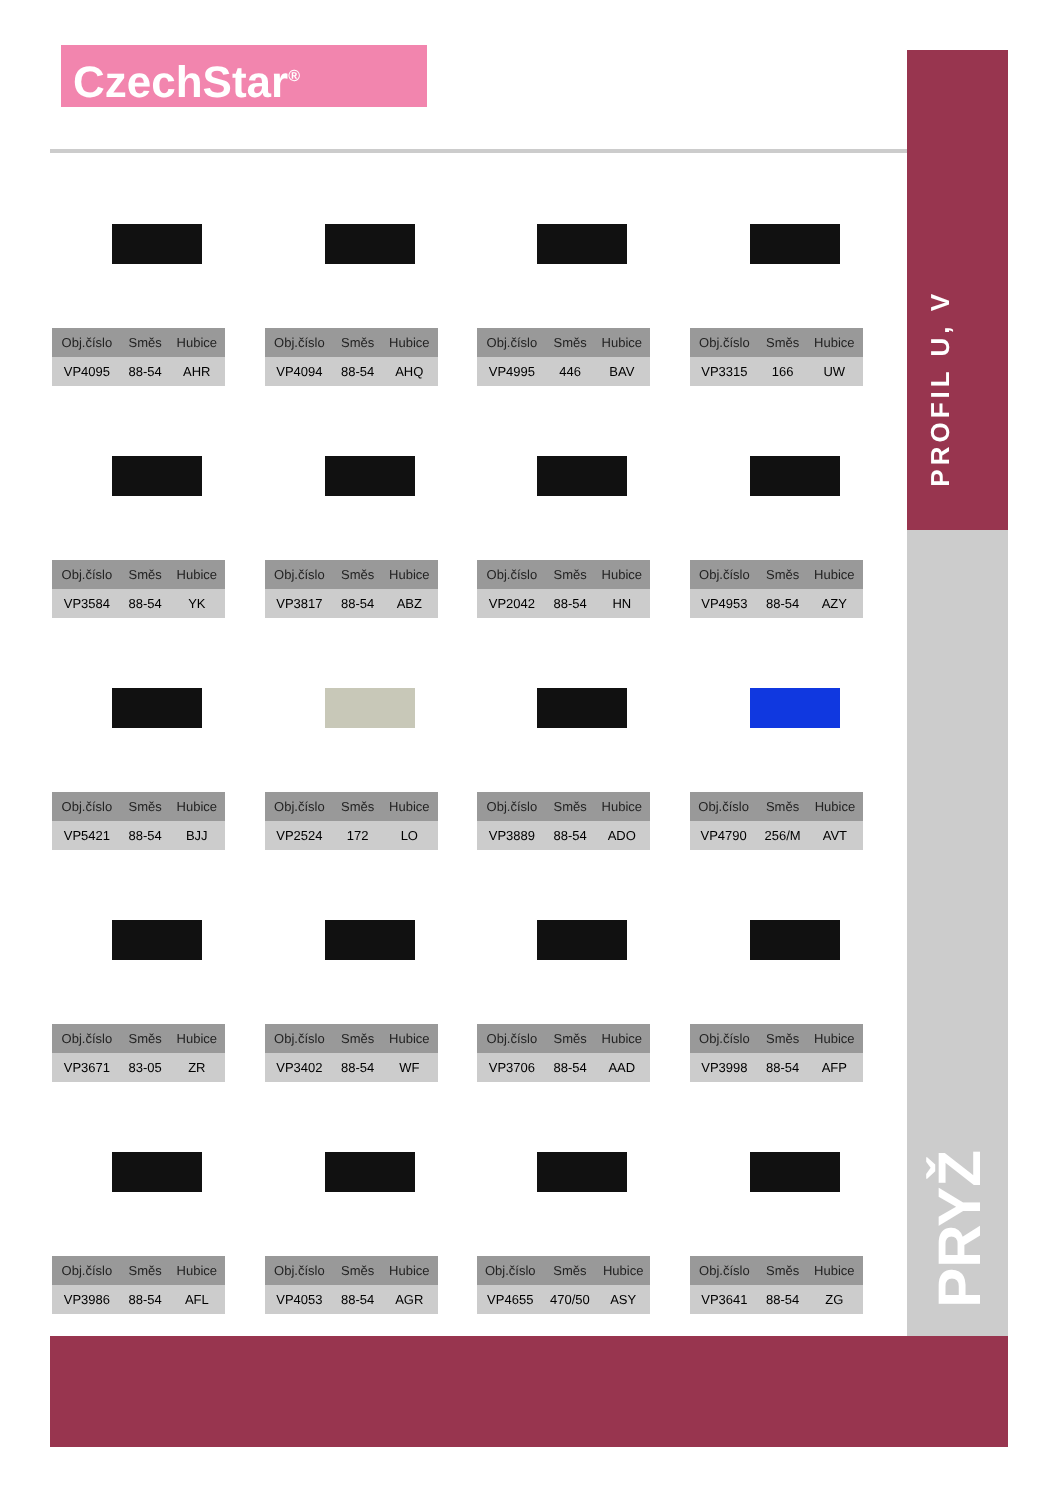CzechStar<sup>®</sup>
PROFIL U, V
PRYŽ
| Obj.číslo | Směs | Hubice |
| --- | --- | --- |
| VP4095 | 88-54 | AHR |
| Obj.číslo | Směs | Hubice |
| --- | --- | --- |
| VP4094 | 88-54 | AHQ |
| Obj.číslo | Směs | Hubice |
| --- | --- | --- |
| VP4995 | 446 | BAV |
| Obj.číslo | Směs | Hubice |
| --- | --- | --- |
| VP3315 | 166 | UW |
| Obj.číslo | Směs | Hubice |
| --- | --- | --- |
| VP3584 | 88-54 | YK |
| Obj.číslo | Směs | Hubice |
| --- | --- | --- |
| VP3817 | 88-54 | ABZ |
| Obj.číslo | Směs | Hubice |
| --- | --- | --- |
| VP2042 | 88-54 | HN |
| Obj.číslo | Směs | Hubice |
| --- | --- | --- |
| VP4953 | 88-54 | AZY |
| Obj.číslo | Směs | Hubice |
| --- | --- | --- |
| VP5421 | 88-54 | BJJ |
| Obj.číslo | Směs | Hubice |
| --- | --- | --- |
| VP2524 | 172 | LO |
| Obj.číslo | Směs | Hubice |
| --- | --- | --- |
| VP3889 | 88-54 | ADO |
| Obj.číslo | Směs | Hubice |
| --- | --- | --- |
| VP4790 | 256/M | AVT |
| Obj.číslo | Směs | Hubice |
| --- | --- | --- |
| VP3671 | 83-05 | ZR |
| Obj.číslo | Směs | Hubice |
| --- | --- | --- |
| VP3402 | 88-54 | WF |
| Obj.číslo | Směs | Hubice |
| --- | --- | --- |
| VP3706 | 88-54 | AAD |
| Obj.číslo | Směs | Hubice |
| --- | --- | --- |
| VP3998 | 88-54 | AFP |
| Obj.číslo | Směs | Hubice |
| --- | --- | --- |
| VP3986 | 88-54 | AFL |
| Obj.číslo | Směs | Hubice |
| --- | --- | --- |
| VP4053 | 88-54 | AGR |
| Obj.číslo | Směs | Hubice |
| --- | --- | --- |
| VP4655 | 470/50 | ASY |
| Obj.číslo | Směs | Hubice |
| --- | --- | --- |
| VP3641 | 88-54 | ZG |